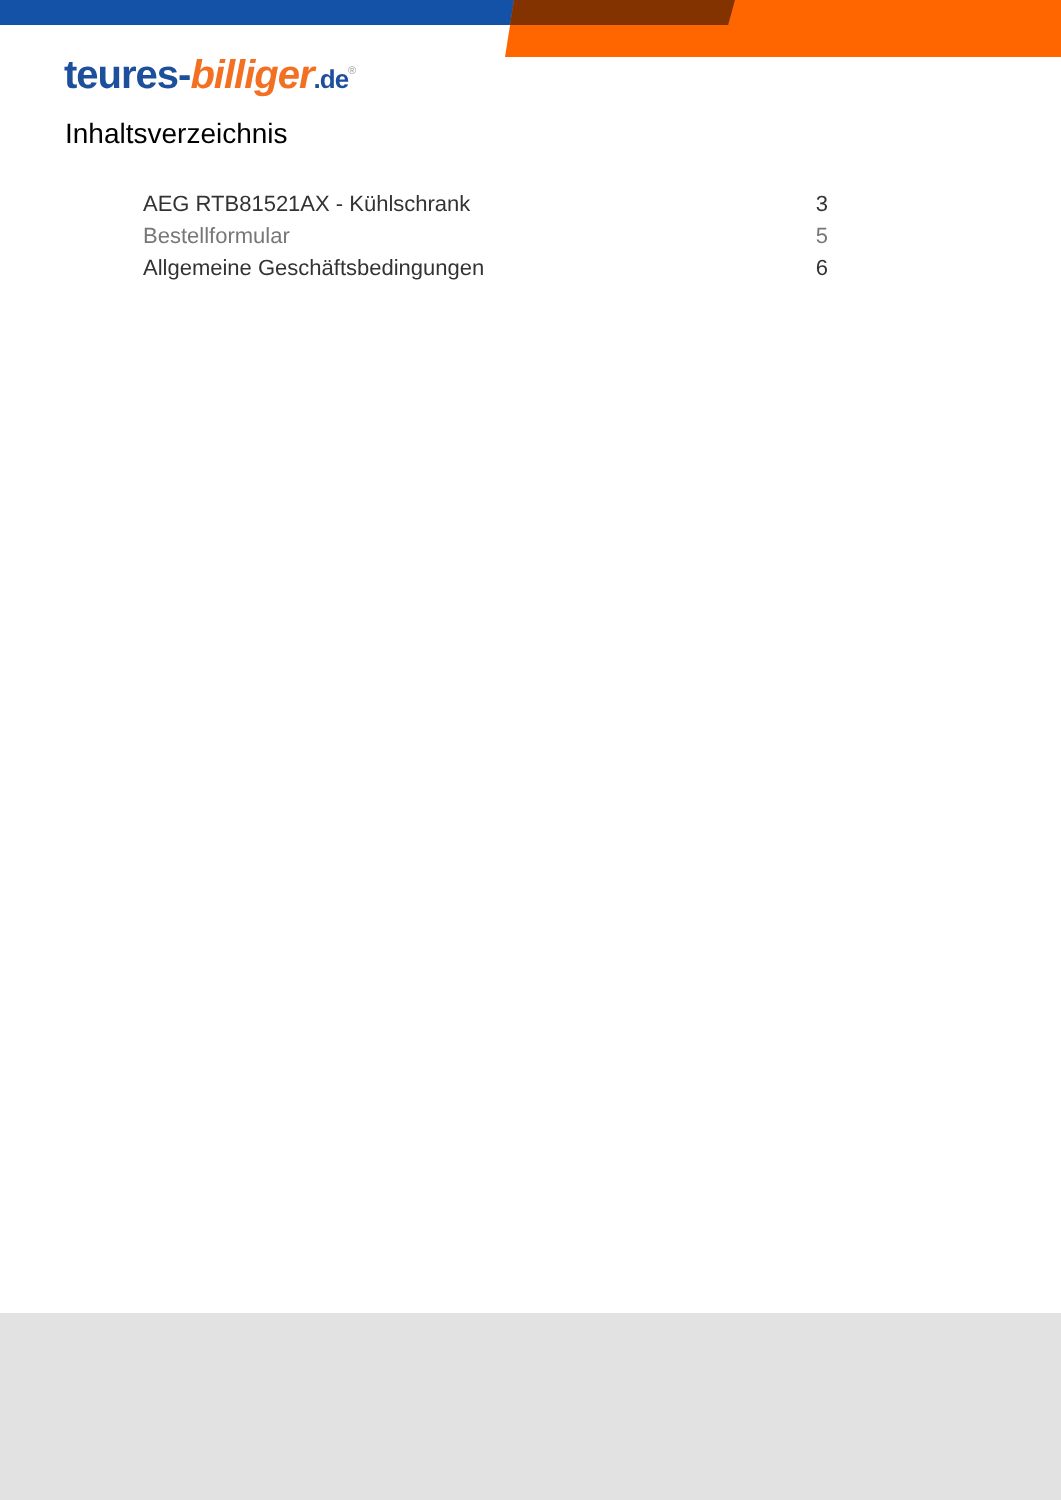teures-billiger.de<sup>®</sup>
Inhaltsverzeichnis
AEG RTB81521AX - Kühlschrank 3
Bestellformular 5
Allgemeine Geschäftsbedingungen 6